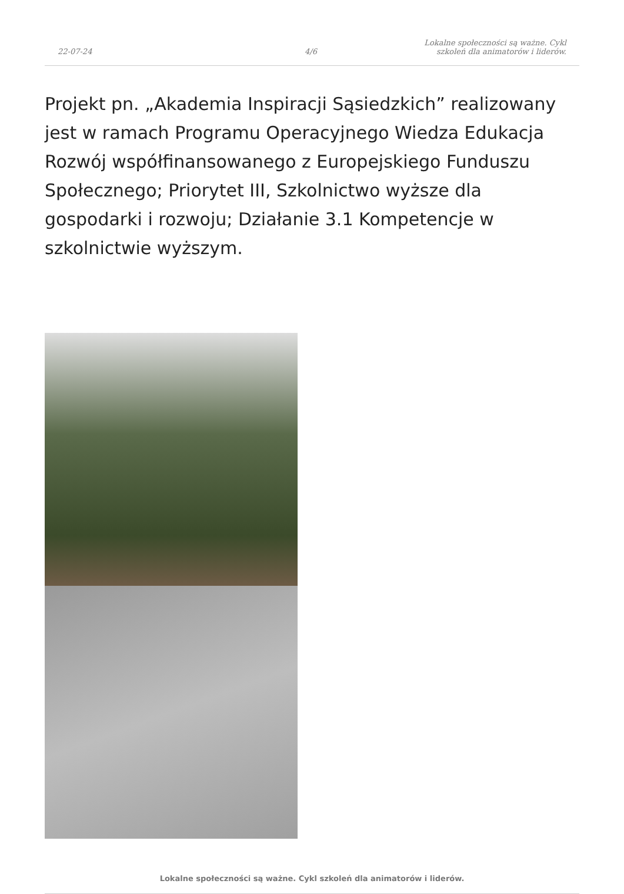22-07-24
4/6
Lokalne społeczności są ważne. Cykl
szkoleń dla animatorów i liderów.
Projekt pn. „Akademia Inspiracji Sąsiedzkich” realizowany jest w ramach Programu Operacyjnego Wiedza Edukacja Rozwój współfinansowanego z Europejskiego Funduszu Społecznego; Priorytet III, Szkolnictwo wyższe dla gospodarki i rozwoju; Działanie 3.1 Kompetencje w szkolnictwie wyższym.
Lokalne społeczności są ważne. Cykl szkoleń dla animatorów i liderów.